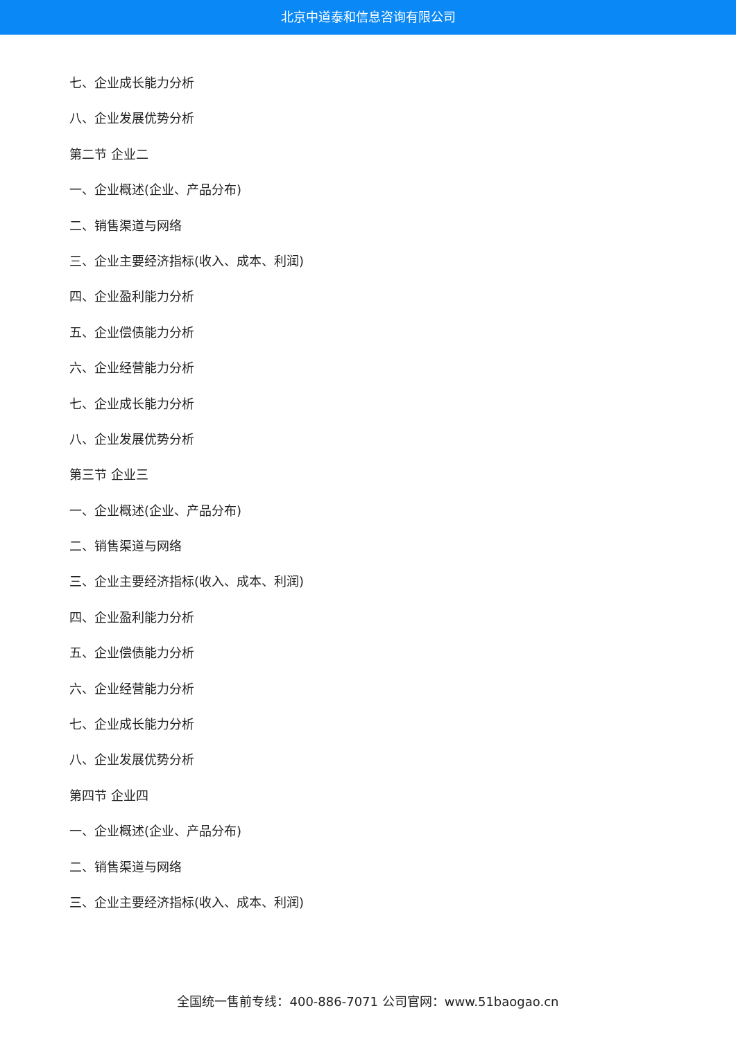北京中道泰和信息咨询有限公司
七、企业成长能力分析
八、企业发展优势分析
第二节 企业二
一、企业概述(企业、产品分布)
二、销售渠道与网络
三、企业主要经济指标(收入、成本、利润)
四、企业盈利能力分析
五、企业偿债能力分析
六、企业经营能力分析
七、企业成长能力分析
八、企业发展优势分析
第三节 企业三
一、企业概述(企业、产品分布)
二、销售渠道与网络
三、企业主要经济指标(收入、成本、利润)
四、企业盈利能力分析
五、企业偿债能力分析
六、企业经营能力分析
七、企业成长能力分析
八、企业发展优势分析
第四节 企业四
一、企业概述(企业、产品分布)
二、销售渠道与网络
三、企业主要经济指标(收入、成本、利润)
全国统一售前专线：400-886-7071 公司官网：www.51baogao.cn